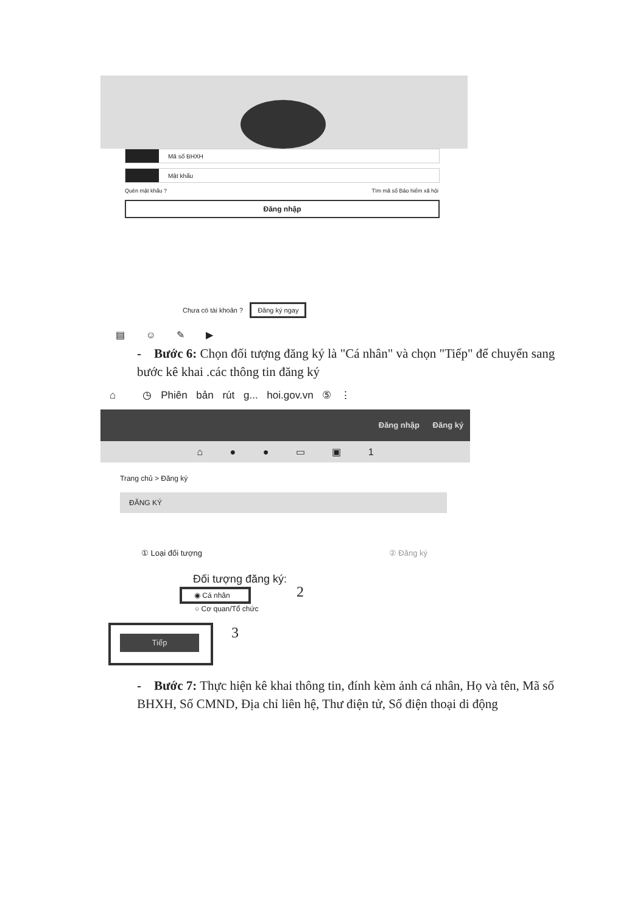Mã số BHXH
Mật khẩu
Quên mật khẩu ? Tìm mã số Bảo hiểm xã hội
Đăng nhập
Chưa có tài khoản ? Đăng ký ngay
▤ ☺ ✎ ▶
- Bước 6: Chọn đối tượng đăng ký là "Cá nhân" và chọn "Tiếp" để chuyển sang bước kê khai .các thông tin đăng ký
⌂ ◷ Phiên bản rút g... hoi.gov.vn ⑤ ⋮
Đăng nhập Đăng ký
⌂ ● ● ▭ ▣ 1
Trang chủ > Đăng ký
ĐĂNG KÝ
① Loại đối tượng ② Đăng ký
Đối tượng đăng ký:
◉ Cá nhân 2
○ Cơ quan/Tổ chức
Tiếp 3
- Bước 7: Thực hiện kê khai thông tin, đính kèm ảnh cá nhân, Họ và tên, Mã số BHXH, Số CMND, Địa chỉ liên hệ, Thư điện tử, Số điện thoại di động